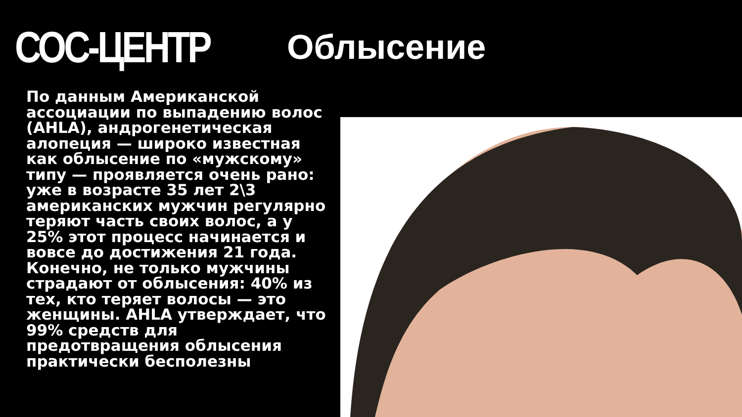СОС-ЦЕНТР Облысение
По данным Американской ассоциации по выпадению волос (AHLA), андрогенетическая алопеция — широко известная как облысение по «мужскому» типу — проявляется очень рано: уже в возрасте 35 лет 2\3 американских мужчин регулярно теряют часть своих волос, а у 25% этот процесс начинается и вовсе до достижения 21 года. Конечно, не только мужчины страдают от облысения: 40% из тех, кто теряет волосы — это женщины. AHLA утверждает, что 99% средств для предотвращения облысения практически бесполезны